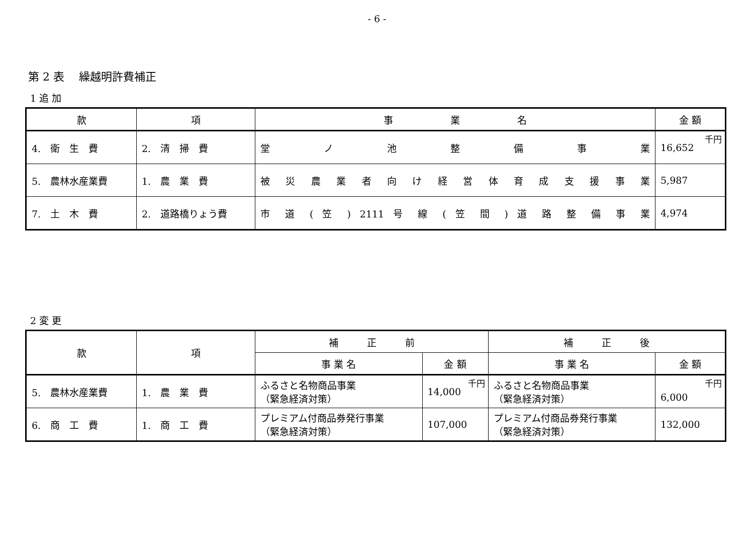- 6 -
第 2 表　 繰越明許費補正
1 追 加
| 款 | 項 | 事 業 名 | 金 額 |
| --- | --- | --- | --- |
| 4. 衛 生 費 | 2. 清 掃 費 | 堂 ノ 池 整 備 事 業 | 千円 16,652 |
| 5. 農林水産業費 | 1. 農 業 費 | 被 災 農 業 者 向 け 経 営 体 育 成 支 援 事 業 | 5,987 |
| 7. 土 木 費 | 2. 道路橋りょう費 | 市 道 ( 笠 ) 2111 号 線 ( 笠 間 ) 道 路 整 備 事 業 | 4,974 |
2 変 更
| 款 | 項 | 補 正 前 | | 補 正 後 | |
| --- | --- | --- | --- | --- | --- |
| | | 事 業 名 | 金 額 | 事 業 名 | 金 額 |
| 5. 農林水産業費 | 1. 農 業 費 | ふるさと名物商品事業 （緊急経済対策） | 千円 14,000 | ふるさと名物商品事業 （緊急経済対策） | 千円 6,000 |
| 6. 商 工 費 | 1. 商 工 費 | プレミアム付商品券発行事業 （緊急経済対策） | 107,000 | プレミアム付商品券発行事業 （緊急経済対策） | 132,000 |